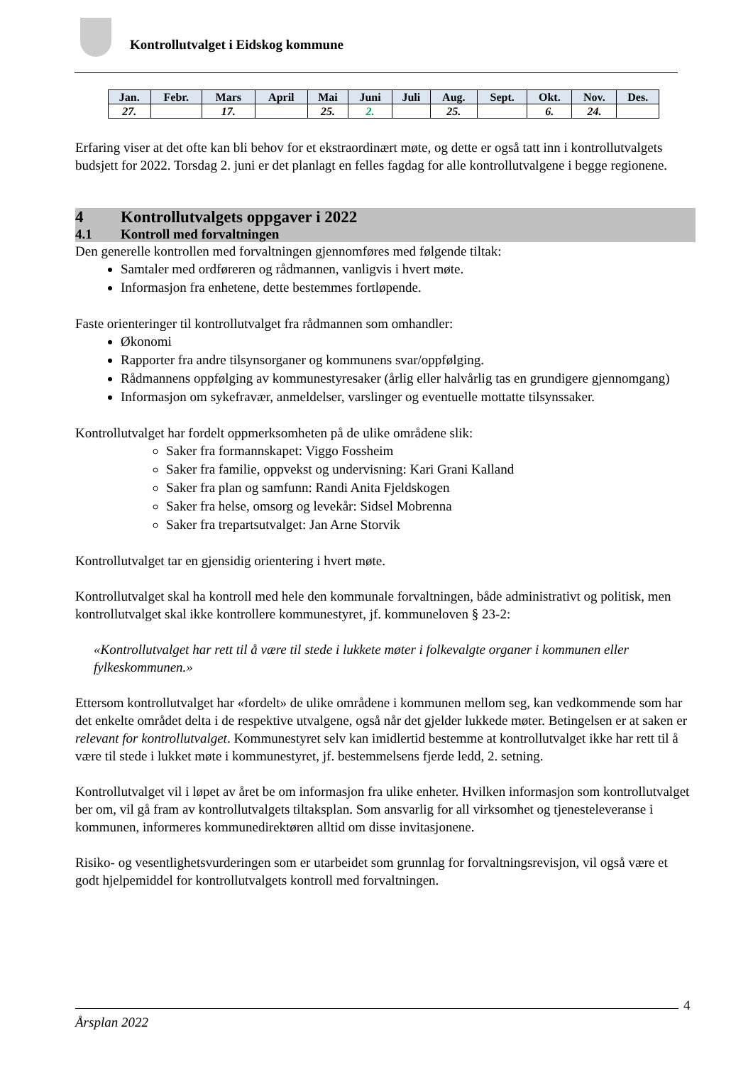Kontrollutvalget i Eidskog kommune
| Jan. | Febr. | Mars | April | Mai | Juni | Juli | Aug. | Sept. | Okt. | Nov. | Des. |
| --- | --- | --- | --- | --- | --- | --- | --- | --- | --- | --- | --- |
| 27. | | 17. | | 25. | 2. | | 25. | | 6. | 24. | |
Erfaring viser at det ofte kan bli behov for et ekstraordinært møte, og dette er også tatt inn i kontrollutvalgets budsjett for 2022. Torsdag 2. juni er det planlagt en felles fagdag for alle kontrollutvalgene i begge regionene.
4 Kontrollutvalgets oppgaver i 2022
4.1 Kontroll med forvaltningen
Den generelle kontrollen med forvaltningen gjennomføres med følgende tiltak:
Samtaler med ordføreren og rådmannen, vanligvis i hvert møte.
Informasjon fra enhetene, dette bestemmes fortløpende.
Faste orienteringer til kontrollutvalget fra rådmannen som omhandler:
Økonomi
Rapporter fra andre tilsynsorganer og kommunens svar/oppfølging.
Rådmannens oppfølging av kommunestyresaker (årlig eller halvårlig tas en grundigere gjennomgang)
Informasjon om sykefravær, anmeldelser, varslinger og eventuelle mottatte tilsynssaker.
Kontrollutvalget har fordelt oppmerksomheten på de ulike områdene slik:
Saker fra formannskapet: Viggo Fossheim
Saker fra familie, oppvekst og undervisning: Kari Grani Kalland
Saker fra plan og samfunn: Randi Anita Fjeldskogen
Saker fra helse, omsorg og levekår: Sidsel Mobrenna
Saker fra trepartsutvalget: Jan Arne Storvik
Kontrollutvalget tar en gjensidig orientering i hvert møte.
Kontrollutvalget skal ha kontroll med hele den kommunale forvaltningen, både administrativt og politisk, men kontrollutvalget skal ikke kontrollere kommunestyret, jf. kommuneloven § 23-2:
«Kontrollutvalget har rett til å være til stede i lukkete møter i folkevalgte organer i kommunen eller fylkeskommunen.»
Ettersom kontrollutvalget har «fordelt» de ulike områdene i kommunen mellom seg, kan vedkommende som har det enkelte området delta i de respektive utvalgene, også når det gjelder lukkede møter. Betingelsen er at saken er relevant for kontrollutvalget. Kommunestyret selv kan imidlertid bestemme at kontrollutvalget ikke har rett til å være til stede i lukket møte i kommunestyret, jf. bestemmelsens fjerde ledd, 2. setning.
Kontrollutvalget vil i løpet av året be om informasjon fra ulike enheter. Hvilken informasjon som kontrollutvalget ber om, vil gå fram av kontrollutvalgets tiltaksplan. Som ansvarlig for all virksomhet og tjenesteleveranse i kommunen, informeres kommunedirektøren alltid om disse invitasjonene.
Risiko- og vesentlighetsvurderingen som er utarbeidet som grunnlag for forvaltningsrevisjon, vil også være et godt hjelpemiddel for kontrollutvalgets kontroll med forvaltningen.
4
Årsplan 2022